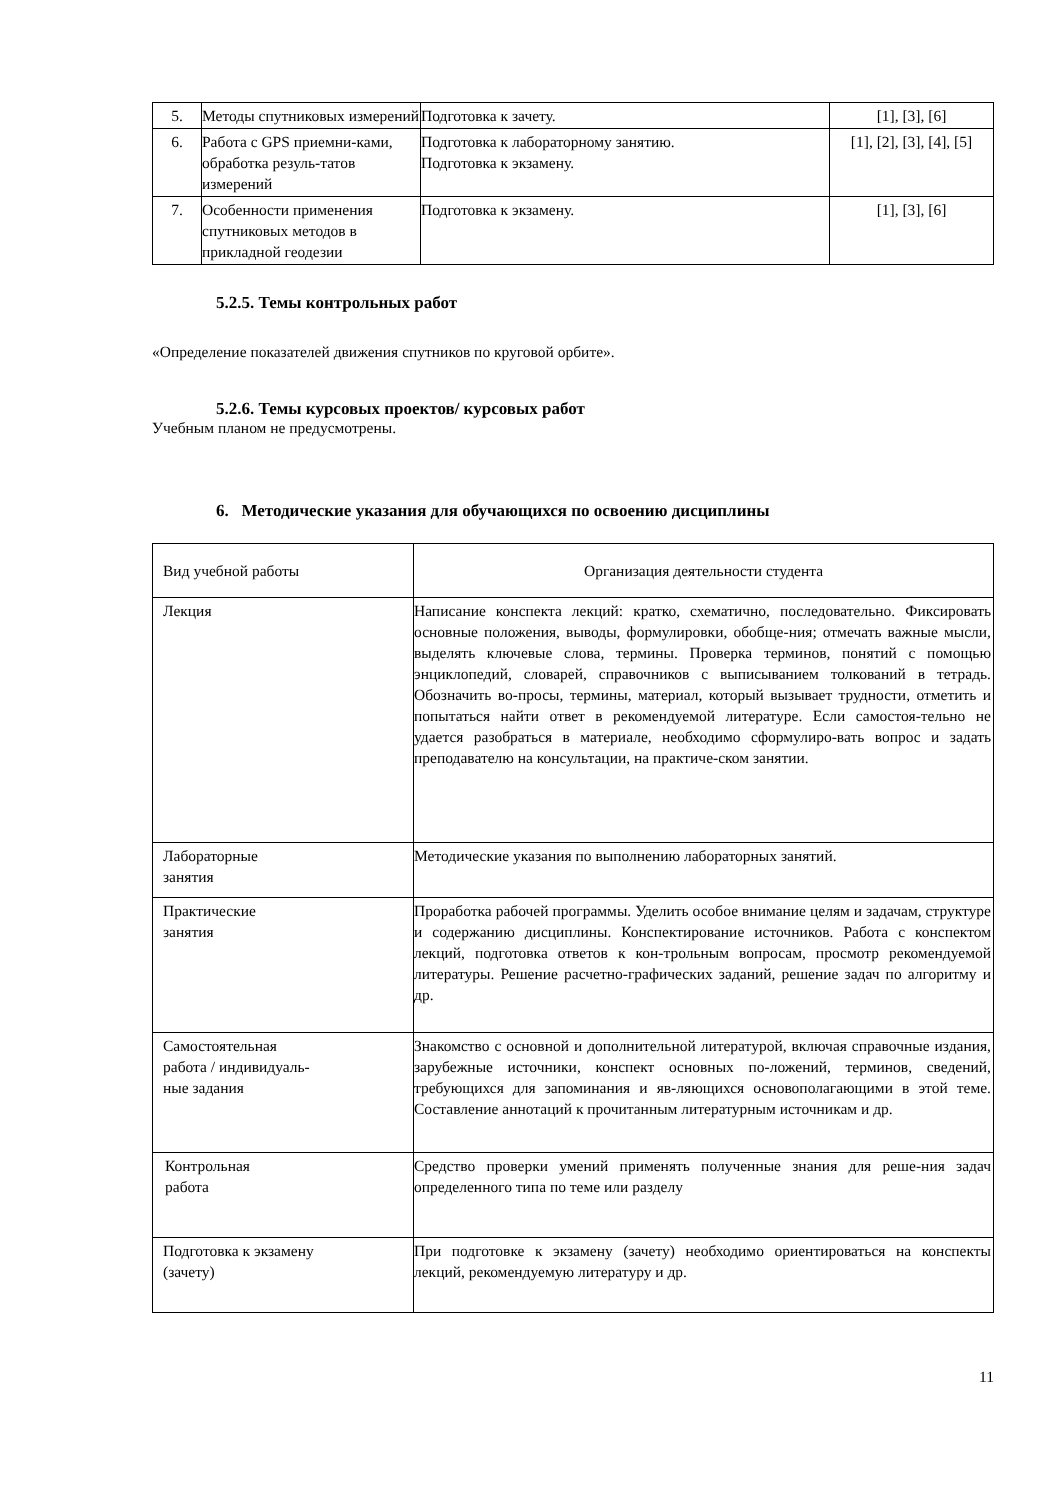| 5. | Методы спутниковых измерений | Подготовка к зачету. | [1], [3], [6] |
| 6. | Работа с GPS приемни-ками, обработка резуль-татов измерений | Подготовка к лабораторному занятию. Подготовка к экзамену. | [1], [2], [3], [4], [5] |
| 7. | Особенности применения спутниковых методов в прикладной геодезии | Подготовка к экзамену. | [1], [3], [6] |
5.2.5. Темы контрольных работ
«Определение показателей движения спутников по круговой орбите».
5.2.6. Темы курсовых проектов/ курсовых работ
Учебным планом не предусмотрены.
6. Методические указания для обучающихся по освоению дисциплины
| Вид учебной работы | Организация деятельности студента |
| --- | --- |
| Лекция | Написание конспекта лекций: кратко, схематично, последовательно. Фиксировать основные положения, выводы, формулировки, обобще-ния; отмечать важные мысли, выделять ключевые слова, термины. Проверка терминов, понятий с помощью энциклопедий, словарей, справочников с выписыванием толкований в тетрадь. Обозначить во-просы, термины, материал, который вызывает трудности, отметить и попытаться найти ответ в рекомендуемой литературе. Если самостоя-тельно не удается разобраться в материале, необходимо сформулиро-вать вопрос и задать преподавателю на консультации, на практиче-ском занятии. |
| Лабораторные занятия | Методические указания по выполнению лабораторных занятий. |
| Практические занятия | Проработка рабочей программы. Уделить особое внимание целям и задачам, структуре и содержанию дисциплины. Конспектирование источников. Работа с конспектом лекций, подготовка ответов к кон-трольным вопросам, просмотр рекомендуемой литературы. Решение расчетно-графических заданий, решение задач по алгоритму и др. |
| Самостоятельная работа / индивидуаль- ные задания | Знакомство с основной и дополнительной литературой, включая справочные издания, зарубежные источники, конспект основных по-ложений, терминов, сведений, требующихся для запоминания и яв-ляющихся основополагающими в этой теме. Составление аннотаций к прочитанным литературным источникам и др. |
| Контрольная работа | Средство проверки умений применять полученные знания для реше-ния задач определенного типа по теме или разделу |
| Подготовка к экзамену (зачету) | При подготовке к экзамену (зачету) необходимо ориентироваться на конспекты лекций, рекомендуемую литературу и др. |
11